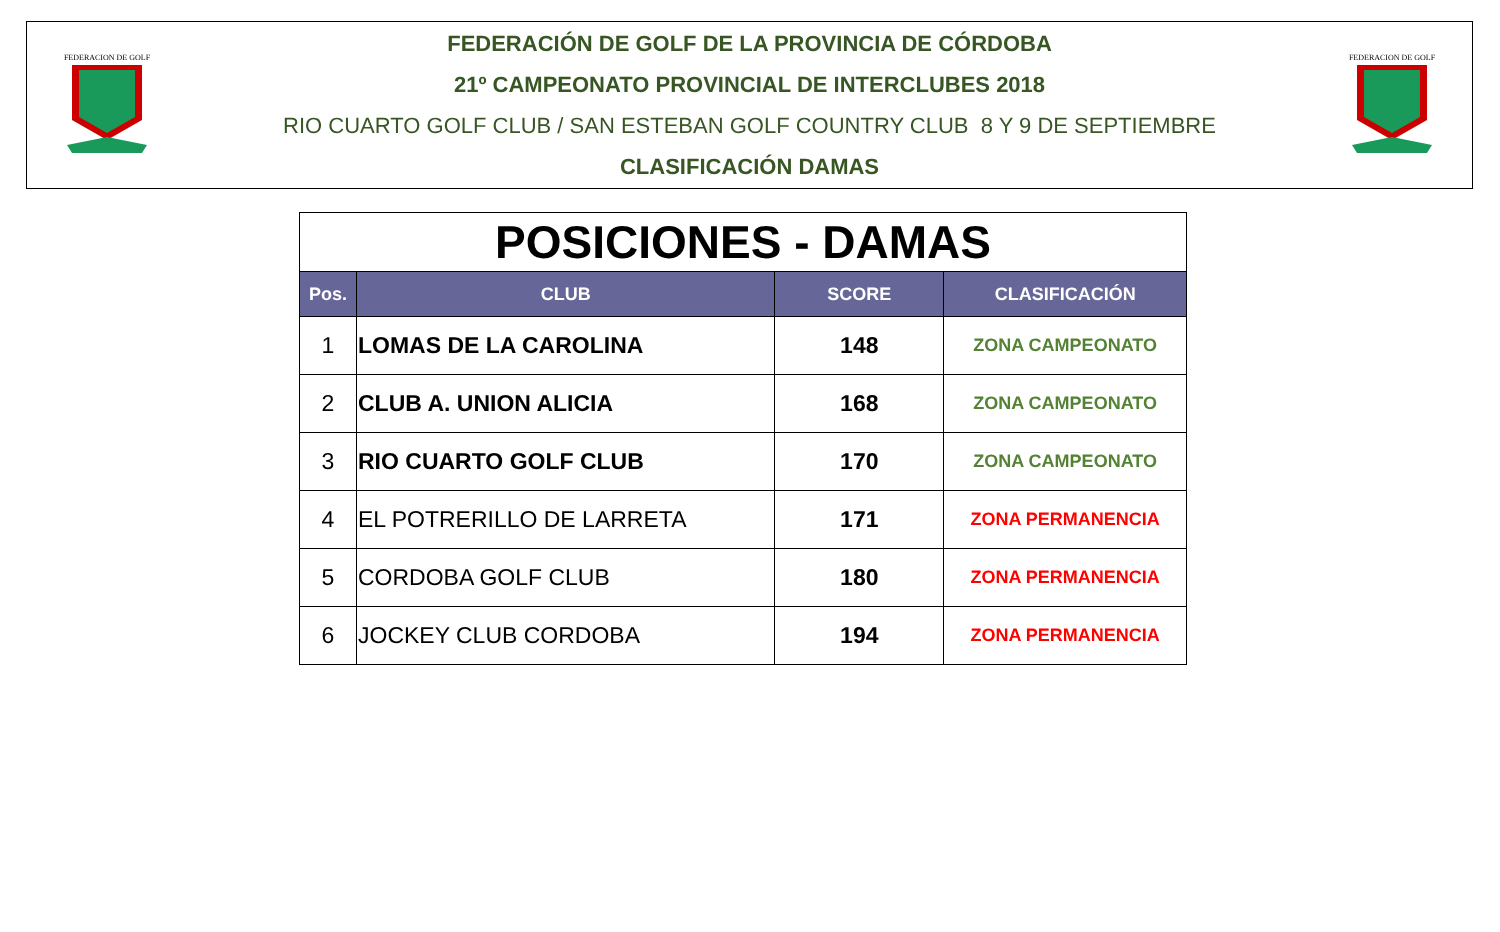FEDERACION DE GOLF
FEDERACIÓN DE GOLF DE LA PROVINCIA DE CÓRDOBA
21º CAMPEONATO PROVINCIAL DE INTERCLUBES 2018
RIO CUARTO GOLF CLUB / SAN ESTEBAN GOLF COUNTRY CLUB 8 Y 9 DE SEPTIEMBRE
CLASIFICACIÓN DAMAS
FEDERACION DE GOLF
| POSICIONES - DAMAS | | | |
| Pos. | CLUB | SCORE | CLASIFICACIÓN |
| 1 | LOMAS DE LA CAROLINA | 148 | ZONA CAMPEONATO |
| 2 | CLUB A. UNION ALICIA | 168 | ZONA CAMPEONATO |
| 3 | RIO CUARTO GOLF CLUB | 170 | ZONA CAMPEONATO |
| 4 | EL POTRERILLO DE LARRETA | 171 | ZONA PERMANENCIA |
| 5 | CORDOBA GOLF CLUB | 180 | ZONA PERMANENCIA |
| 6 | JOCKEY CLUB CORDOBA | 194 | ZONA PERMANENCIA |